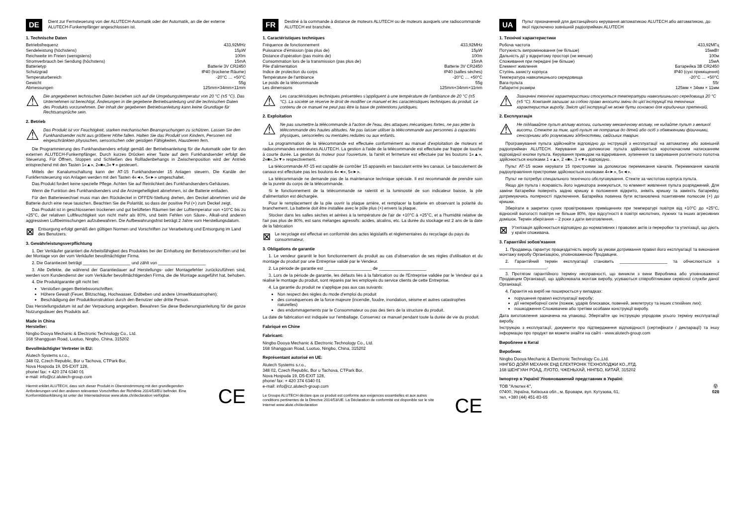DE Dient zur Fernsteuerung von der ALUTECH-Automatik oder der Automatik, an die der externe ALUTECH-Funkempfänger angeschlossen ist.
1. Technische Daten
| Betriebsfrequenz | 433,92MHz |
| Sendeleistung (höchstens) | 15µW |
| Reichweite im Freien (wenigstens) | 100m |
| Stromverbrauch bei Sendung (höchstens) | 15mA |
| Batterietyp | Batterie 3V CR2450 |
| Schutzgrad | IP40 (trockene Räume) |
| Temperaturbereich | -20°C … +50°C |
| Gewicht | 55g |
| Abmessungen | 125mm×34mm×11mm |
⚠ Die angegebenen technischen Daten beziehen sich auf die Umgebungstemperatur von 20 °C (±5 °C). Das Unternehmen ist berechtigt, Änderungen in die gegebene Betriebsanleitung und die technischen Daten des Produkts vorzunehmen. Der Inhalt der gegebenen Betriebsanleitung kann keine Grundlage für Rechtsansprüche sein.
2. Betrieb
⚠ Das Produkt ist vor Feuchtigkeit, starken mechanischen Beanspruchungen zu schützen. Lassen Sie den Funkhandsender nicht aus größerer Höhe fallen. Halten Sie das Produkt von Kindern, Personen mit eingeschränkten physischen, sensorischen oder geistigen Fähigkeiten, Haustieren fern.
Die Programmierung des Funkhandsenders erfolgt gemäß der Betriebsanleitung für die Automatik oder für den externen ALUTECH-Funkempfänger. Durch kurzes Drücken einer Taste auf dem Funkhandsender erfolgt die Steuerung. Für Öffnen, Stoppen und Schließen des Rollladenbehangs in Zwischenposition wird der Antrieb entsprechend mit den Tasten 1«▲», 2«■»,3«▼» gesteuert.
Mittels der Kanalumschaltung kann der AT-15 Funkhandsender 15 Anlagen steuern. Die Kanäle der Funkfernsteuerung von Anlagen werden mit den Tasten 4«◄», 5«►» umgeschaltet.
Das Produkt fordert keine spezielle Pflege. Achten Sie auf Reinlichkeit des Funkhandsenders-Gehäuses.
Wenn die Funktion des Funkhandsenders und die Anzeigehelligkeit abnehmen, ist die Batterie entladen.
Für den Batteriewechsel muss man den Rückdeckel in OFFEN-Stellung drehen, den Deckel abnehmen und die Batterie durch eine neue tauschen. Beachten Sie die Polarität, so dass der positive Pol (+) zum Deckel zeigt.
Das Produkt ist in geschlossenen trockenen und gut belüfteten Räumen bei der Lufttemperatur von +10°C bis zu +25°C, der relativen Luftfeuchtigkeit von nicht mehr als 80%, und beim Fehlen von Säure-, Alkali-und anderen aggressiven Luftbeimischungen aufzubewahren. Die Aufbewahrungsfrist beträgt 2 Jahre vom Herstellungsdatum.
⊠ Entsorgung erfolgt gemäß den gültigen Normen und Vorschriften zur Verarbeitung und Entsorgung im Land des Benutzers.
3. Gewährleistungsverpflichtung
1. Der Verkäufer garantiert die Arbeitsfähigkeit des Produktes bei der Einhaltung der Betriebsvorschriften und bei der Montage von der vom Verkäufer bevollmächtigter Firma.
2. Die Garantiezeit beträgt ____________________ und zählt von ____________________
3. Alle Defekte, die während der Garantiedauer auf Herstellungs- oder Montagefehler zurückzuführen sind, werden vom Kundendienst der vom Verkäufer bevollmächtigenden Firma, die die Montage ausgeführt hat, behoben.
4. Die Produktgarantie gilt nicht bei:
Verstoßen gegen Betriebsvorschriften;
Höhere Gewalt (Feuer, Blitzschlag, Hochwasser, Erdbeben und andere Umweltkatastrophen);
Beschädigung der Produktkonstruktion durch den Benutzer oder dritte Person.
Das Herstellungsdatum ist auf der Verpackung angegeben. Bewahren Sie diese Bedienungsanleitung für die ganze Nutzungsdauer des Produkts auf.
Made in China
Hersteller:
Ningbo Dooya Mechanic & Electronic Technology Co., Ltd.
168 Shangguan Road, Luotuo, Ningbo, China, 315202
Bevollmächtigter Vertreter in EU:
Alutech Systems s.r.o.,
348 02, Czech Republic, Bor u Tachova, CTPark Bor,
Nova Hospoda 19, D5-EXIT 128,
phone/ fax: + 420 374 6340 01
e-mail: info@cz.alutech-group.com
Hiermit erklärt ALUTECH, dass sich dieser Produkt in Übereinstimmung mit den grundlegenden Anforderungen und den anderen relevanten Vorschriften der Richtlinie 2014/53/EU befindet. Eine Konformitätserklärung ist unter der Internetadresse www.alute.ch/declaration verfügbar. CE
FR Destiné à la commande à distance de moteurs ALUTECH ou de moteurs auxquels une radiocommande ALUTECH est branchée.
1. Caractéristiques techniques
| Fréquence de fonctionnement | 433,92MHz |
| Puissance d'émission (pas plus de) | 15µW |
| Distance d'opération (pas moins de) | 100m |
| Consommation lors de la transmission (pas plus de) | 15mA |
| Pile d'alimentation | Batterie 3V CR2450 |
| Indice de protection du corps | IP40 (salles sèches) |
| Température de l'ambiance | -20°C … +50°C |
| Le poids de la télécommande | 55g |
| Les dimensions | 125mm×34mm×11mm |
⚠ Les caractéristiques techniques présentées s'appliquent à une température de l'ambiance de 20 °C (±5 °C). La société se réserve le droit de modifier ce manuel et les caractéristiques techniques du produit. Le contenu de ce manuel ne peut pas être la base de prétentions juridiques.
2. Exploitation
⚠ Ne pas soumettre la télécommande à l'action de l'eau, des attaques mécaniques fortes, ne pas jetter la télécommande des hautes altitudes. Ne pas laisser utiliser la télécommande aux personnes à capacités physiques, sensorielles ou mentales reduites ou aux enfants.
La programmation de la télécommande est effectuée conformément au manuel d'exploitation de moteurs et radiocommandes extérieures ALUTECH. La gestion à l'aide de la télécommande est effectuée par frappe de touche à courte durée. La gestion du moteur pour l'ouverture, la l'arrêt et fermeture est effectuée par les boutons 1«▲», 2«■»,3«▼» respectivement.
La télécommande AT-15 est capable de contrôler 15 appareils en basculant entre les canaux. Le basculement de canaux est effectuée pas les boutons 4«◄», 5«►».
La télécommande ne demande pas de la maintenance technique spéciale. Il est recommandé de prendre soin de la pureté du corps de la télécommande.
Si le fonctionnement de la télécommande se ralentit et la luminosité de son indicateur baisse, la pile d'alimentation est déchargée.
Pour le remplacement de la pile ouvrir la plaque arrière, et remplacer la batterie en observant la polarité du branchement. La batterie doit être installée avec le pôle plus (+) envers la plaque.
Stocker dans les salles sèches et aérées à la température de l'air de +10°C à +25°C, et a l'humidité relative de l'air pas plus de 80%, est sans mélanges agressifs: acides, alcalins, etc. La durée du stockage est 2 ans de la date de la fabrication
⊠ Le recyclage est effectué en conformité des actes législatifs et réglementaires du recyclage du pays du consommateur.
3. Obligations de garantie
1. Le vendeur garantit le bon fonctionnement du produit au cas d'observation de ses règles d'utilisation et du montage du produit par une Entreprise validé par le Vendeur.
2. La période de garantie est ____________________ de ____________________
3. Lors de la période de garantie, les défauts liés à la fabrication ou de l'Entreprise validée par le Vendeur qui a réalisé le montage du produit, sont réparés par les employés du service clients de cette Entreprise.
4. La garantie du produit ne s'applique pas aux cas suivants:
Non respect des règles du mode d'emploi du produit
des conséquences de la force majeure (incendie, foudre, inondation, séisme et autres catastrophes naturelles)
des endommagements par le Consommateur ou pas des tiers de la structure du produit.
La date de fabrication est indiquée sur l'emballage. Conservez ce manuel pendant toute la durée de vie du produit.
Fabriqué en Chine
Fabricant:
Ningbo Dooya Mechanic & Electronic Technology Co., Ltd.
168 Shangguan Road, Luotuo, Ningbo, China, 315202
Représentant autorisé en UE:
Alutech Systems s.r.o.,
348 02, Czech Republic, Bor u Tachova, CTPark Bor,
Nova Hospoda 19, D5-EXIT 128,
phone/ fax: + 420 374 6340 01
e-mail: info@cz.alutech-group.com
Le Groupe ALUTECH déclare que ce produit est conforme aux exigences essentielles et aux autres conditions pertinentes de la Directve 2014/53/UE. La Déclaration de conformité est disponible sur le site Internet www.alute.ch/declaration CE
UA Пульт призначений для дистанційного керування автоматикою ALUTECH або автоматикою, до якої підключено зовнішній радіоприймач ALUTECH
1. Технічні характеристики
| Робоча частота | 433,92МГц |
| Потужність випромінювання (не більше) | 15мкВт |
| Дальність дії у відкритому просторі (не менше) | 100м |
| Споживання при передачі (не більше) | 15мА |
| Елемент живлення | Батарейка 3В CR2450 |
| Ступінь захисту корпуса | IP40 (сухі приміщення) |
| Температура навколишнього середовища | -20°C … +50°C |
| Вага пульта | 55г |
| Габаритні розміри | 125мм × 34мм × 11мм |
⚠ Зазначені технічні характеристики стосуються температури навколишнього середовища 20 °C (±5 °C). Компанія залишає за собою право вносити зміни до цієї інструкції та технічних характеристик виробу. Зміст цієї інструкції не може бути основою для юридичних претензій.
2. Експлуатація
⚠ Не піддавайте пульт впливу вологи, сильному механічному впливу, не кидайте пульт з великої висоти. Стежте за тим, щоб пульт не потрапив до дітей або осіб з обмеженими фізичними, сенсорними або розумовими здібностями, свійських тварин.
Програмування пульта здійснюйте відповідно до інструкцій з експлуатації на автоматику або зовнішній радіоприймач ALUTECH. Керування за допомогою пульта здійснюється короткочасним натисканням відповідної кнопки пульта. Керування приводом на відкривання, зупинення та закривання роллетного полотна здійснюється кнопками 1 «▲», 2 «■», 3 «▼» відповідно.
Пульт АТ-15 може керувати 15 пристроями за допомогою перемикання каналів. Перемикання каналів радіоуправління пристроями здійснюється кнопками 4«►», 5«◄».
Пульт не потребує спеціального технічного обслуговування. Стежте за чистотою корпуса пульта.
Якщо дія пульта і яскравість його індикатора знижуються, то елемент живлення пульта розряджений. Для заміни батарейки поверніть задню кришку в положення відкрито, зніміть кришку та замініть батарейку, дотримуючись полярності підключення. Батарейка повинна бути встановлена позитивним полюсом (+) до кришки.
Зберігати в закритих сухих провітрюваних приміщеннях при температурі повітря від +10°C до +25°C, відносній вологості повітря не більше 80%, при відсутності в повітрі кислотних, лужних та інших агресивних домішок. Термін зберігання – 2 роки з дати виготовлення.
⊠ Утилізація здійснюється відповідно до нормативних і правових актів із переробки та утилізації, що діють у країні споживача.
3. Гарантійні зобов'язання
1. Продавець гарантує працездатність виробу за умови дотримання правил його експлуатації та виконання монтажу виробу Організацією, уповноваженою Продавцем.
2. Гарантійний термін експлуатації становить ____________________ та обчислюється з ____________________.
3. Протягом гарантійного терміну несправності, що виникли з вини Виробника або уповноваженої Продавцем Організації, що здійснювала монтаж виробу, усуваються співробітниками сервісної служби даної Організації.
4. Гарантія на виріб не поширюється у випадках:
порушення правил експлуатації виробу;
дії непереборної сили (пожеж, ударів блискавок, повеней, землетрусу та інших стихійних лих);
пошкодження Споживачем або третіми особами конструкції виробу.
Дата виготовлення зазначена на упаковці. Зберігайте цю інструкцію упродовж усього терміну експлуатації виробу.
Інструкцію з експлуатації, документи про підтвердження відповідності (сертифікати / декларації) та іншу інформацію про продукт ви можете знайти на сайті - www.alutech-group.com
Вироблене в Китаї
Виробник:
Ningbo Dooya Mechanic & Electronic Technology Co.,Ltd.
НІНГБО ДОЙЯ МЕХАНІК ЕНД ЕЛЕКТРОНІК ТЕХНОЛОДЖИ КО.,ЛТД.
168 ШЕНГУАН РОАД, ЛУОТО, ЧЖЕНЬХАЙ, НІНГБО, КИТАЙ, 315202
Імпортер в Україні/ Уповноважений представник в Україні:
ТОВ "Алютех-К",
07400, Україна, Київська обл., м. Бровари, вул. Кутузова, 61,
тел. +380 (44) 451-83-65 Ⓤ
028